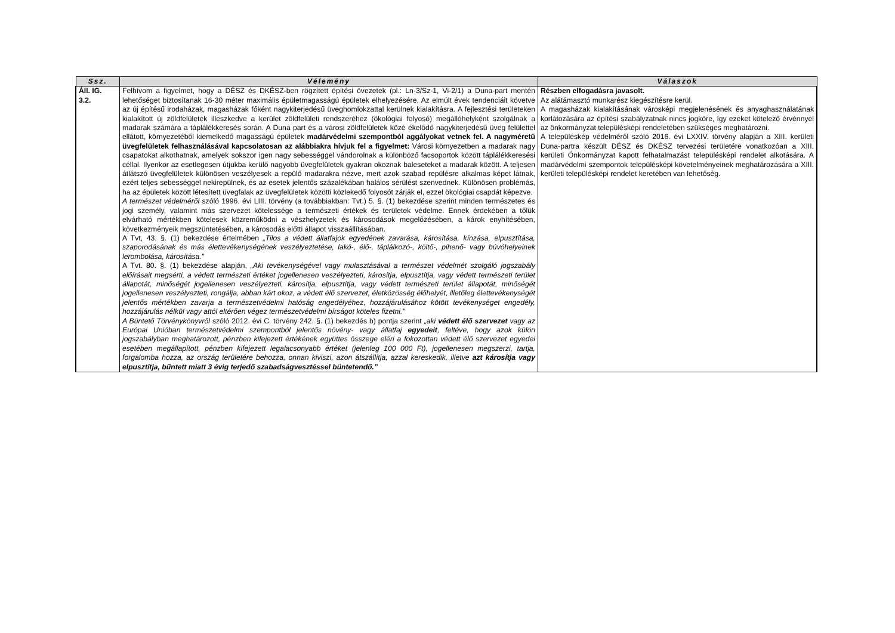| Ssz. | Vélemény | Válaszok |
| --- | --- | --- |
| Áll. IG. 3.2. | Felhívom a figyelmet, hogy a DÉSZ és DKÉSZ-ben rögzített építési övezetek (pl.: Ln-3/Sz-1, Vi-2/1) a Duna-part mentén lehetőséget biztosítanak 16-30 méter maximális épületmagasságú épületek elhelyezésére. Az elmúlt évek tendenciáit követve az új építésű irodaházak, magasházak főként nagykiterjedésű üveghomlokzattal kerülnek kialakításra. A fejlesztési területeken kialakított új zöldfelületek illeszkedve a kerület zöldfelületi rendszeréhez (ökológiai folyosó) megállóhelyként szolgálnak a madarak számára a táplálékkeresés során. A Duna part és a városi zöldfelületek közé ékelődő nagykiterjedésű üveg felülettel ellátott, környezetéből kiemelkedő magasságú épületek madárvédelmi szempontból aggályokat vetnek fel. A nagyméretű üvegfelületek felhasználásával kapcsolatosan az alábbiakra hívjuk fel a figyelmet: Városi környezetben a madarak nagy csapatokat alkothatnak, amelyek sokszor igen nagy sebességgel vándorolnak a különböző facsoportok között táplálékkeresési céllal. Ilyenkor az esetlegesen útjukba kerülő nagyobb üvegfelületek gyakran okoznak baleseteket a madarak között. A teljesen átlátszó üvegfelületek különösen veszélyesek a repülő madarakra nézve, mert azok szabad repülésre alkalmas képet látnak, ezért teljes sebességgel nekirepülnek, és az esetek jelentős százalékában halálos sérülést szenvednek. Különösen problémás, ha az épületek között létesített üvegfalak az üvegfelületek közötti közlekedő folyosót zárják el, ezzel ökológiai csapdát képezve. A természet védelméről szóló 1996. évi LIII. törvény (a továbbiakban: Tvt.) 5. §. (1) bekezdése szerint minden természetes és jogi személy, valamint más szervezet kötelessége a természeti értékek és területek védelme. Ennek érdekében a tőlük elvárható mértékben kötelesek közreműködni a vészhelyzetek és károsodások megelőzésében, a károk enyhítésében, következményeik megszüntetésében, a károsodás előtti állapot visszaállításában. A Tvt, 43. §. (1) bekezdése értelmében „Tilos a védett állatfajok egyedének zavarása, károsítása, kínzása, elpusztítása, szaporodásának és más élettevékenységének veszélyeztetése, lakó-, élő-, táplálkozó-, költő-, pihenő- vagy búvóhelyeinek lerombolása, károsítása.” A Tvt. 80. §. (1) bekezdése alapján, „Aki tevékenységével vagy mulasztásával a természet védelmét szolgáló jogszabály előírásait megsérti, a védett természeti értéket jogellenesen veszélyezteti, károsítja, elpusztítja, vagy védett természeti terület állapotát, minőségét jogellenesen veszélyezteti, károsítja, elpusztítja, vagy védett természeti terület állapotát, minőségét jogellenesen veszélyezteti, rongálja, abban kárt okoz, a védett élő szervezet, életközösség élőhelyét, illetőleg élettevékenységét jelentős mértékben zavarja a természetvédelmi hatóság engedélyéhez, hozzájárulásához kötött tevékenységet engedély, hozzájárulás nélkül vagy attól eltérően végez természetvédelmi bírságot köteles fizetni." A Büntető Törvénykönyvről szóló 2012. évi C. törvény 242. §. (1) bekezdés b) pontja szerint „aki védett élő szervezet vagy az Európai Unióban természetvédelmi szempontból jelentős növény- vagy állatfaj egyedeit , feltéve, hogy azok külön jogszabályban meghatározott, pénzben kifejezett értékének együttes összege eléri a fokozottan védett élő szervezet egyedei esetében megállapított, pénzben kifejezett legalacsonyabb értéket (jelenleg 100 000 Ft), jogellenesen megszerzi, tartja, forgalomba hozza, az ország területére behozza, onnan kiviszi, azon átszállítja, azzal kereskedik, illetve azt károsítja vagy elpusztítja, bűntett miatt 3 évig terjedő szabadságvesztéssel büntetendő.” | Részben elfogadásra javasolt. Az alátámasztó munkarész kiegészítésre kerül. A magasházak kialakításának városképi megjelenésének és anyaghasználatának korlátozására az építési szabályzatnak nincs jogköre, így ezeket kötelező érvénnyel az önkormányzat településképi rendeletében szükséges meghatározni. A településkép védelméről szóló 2016. évi LXXIV. törvény alapján a XIII. kerületi Duna-partra készült DÉSZ és DKÉSZ tervezési területére vonatkozóan a XIII. kerületi Önkormányzat kapott felhatalmazást településképi rendelet alkotására. A madárvédelmi szempontok településképi követelményeinek meghatározására a XIII. kerületi településképi rendelet keretében van lehetőség. |